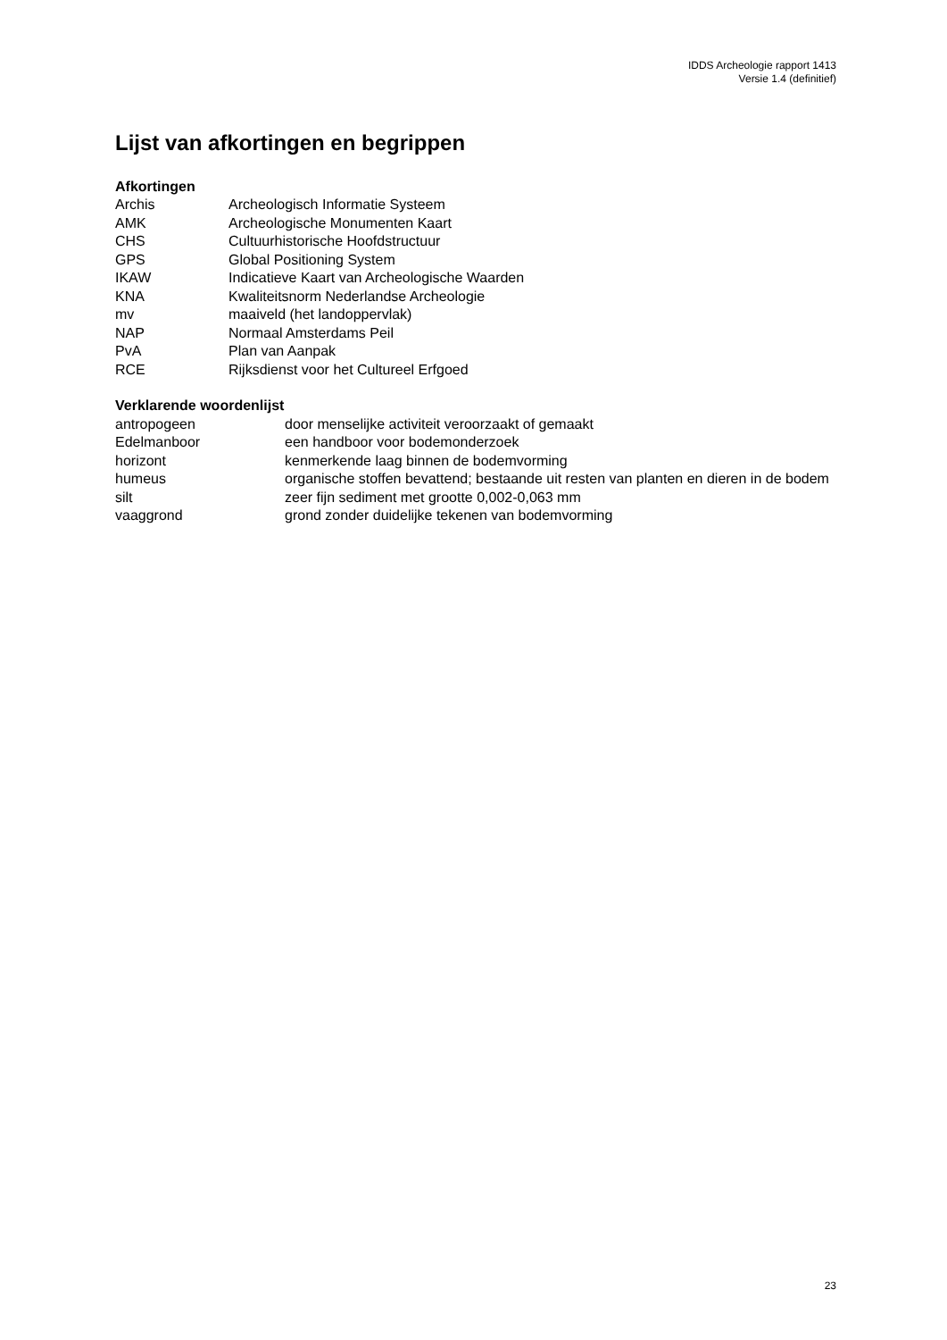IDDS Archeologie rapport 1413
Versie 1.4 (definitief)
Lijst van afkortingen en begrippen
Afkortingen
| Archis | Archeologisch Informatie Systeem |
| AMK | Archeologische Monumenten Kaart |
| CHS | Cultuurhistorische Hoofdstructuur |
| GPS | Global Positioning System |
| IKAW | Indicatieve Kaart van Archeologische Waarden |
| KNA | Kwaliteitsnorm Nederlandse Archeologie |
| mv | maaiveld (het landoppervlak) |
| NAP | Normaal Amsterdams Peil |
| PvA | Plan van Aanpak |
| RCE | Rijksdienst voor het Cultureel Erfgoed |
Verklarende woordenlijst
| antropogeen | door menselijke activiteit veroorzaakt of gemaakt |
| Edelmanboor | een handboor voor bodemonderzoek |
| horizont | kenmerkende laag binnen de bodemvorming |
| humeus | organische stoffen bevattend; bestaande uit resten van planten en dieren in de bodem |
| silt | zeer fijn sediment met grootte 0,002-0,063 mm |
| vaaggrond | grond zonder duidelijke tekenen van bodemvorming |
23